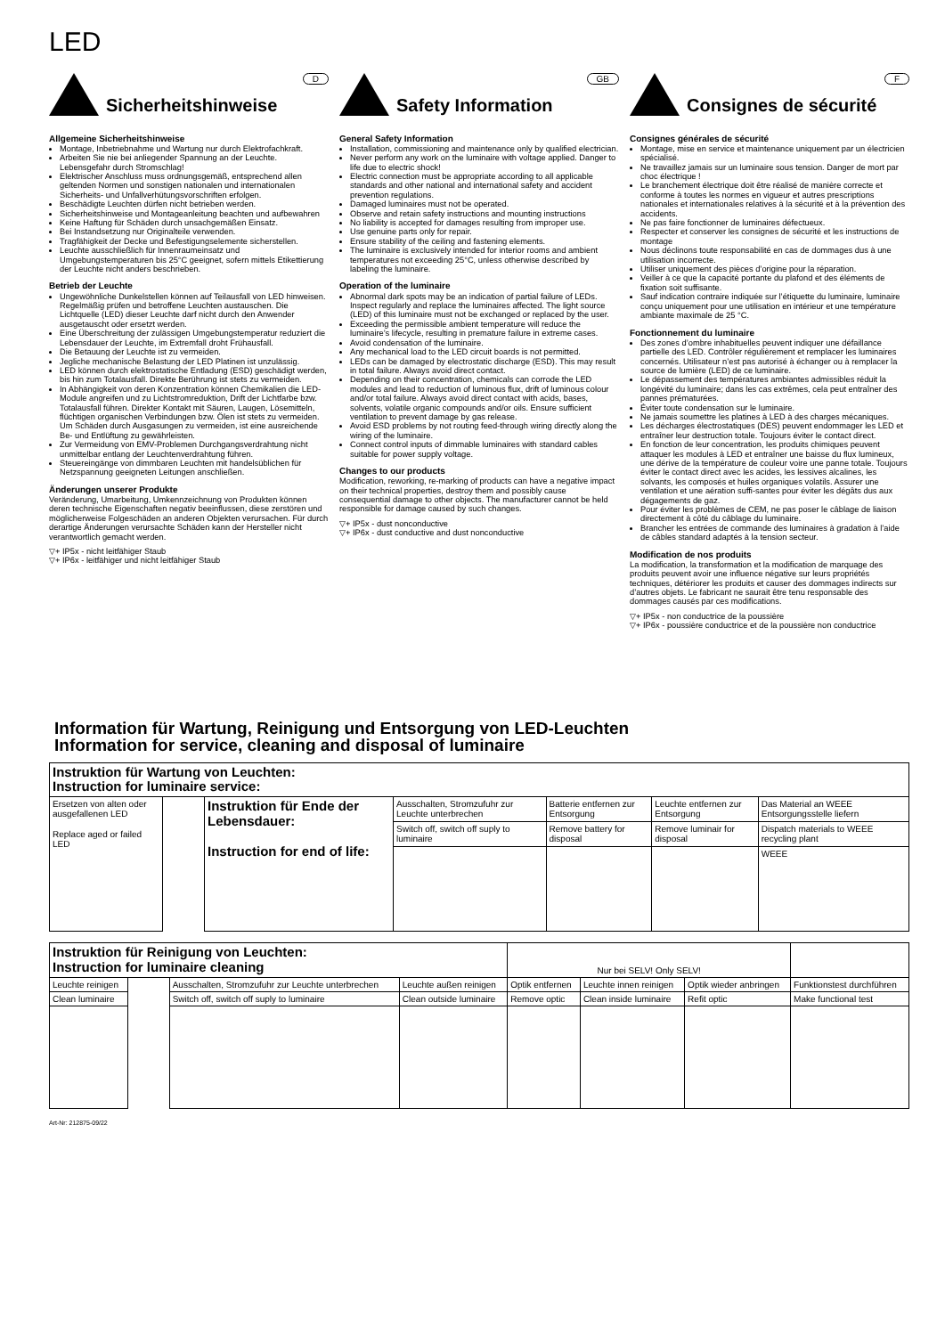LED
D
Sicherheitshinweise
Allgemeine Sicherheitshinweise
Montage, Inbetriebnahme und Wartung nur durch Elektrofachkraft.
Arbeiten Sie nie bei anliegender Spannung an der Leuchte. Lebensgefahr durch Stromschlag!
Elektrischer Anschluss muss ordnungsgemäß, entsprechend allen geltenden Normen und sonstigen nationalen und internationalen Sicherheits- und Unfallverhütungsvorschriften erfolgen.
Beschädigte Leuchten dürfen nicht betrieben werden.
Sicherheitshinweise und Montageanleitung beachten und aufbewahren
Keine Haftung für Schäden durch unsachgemäßen Einsatz.
Bei Instandsetzung nur Originalteile verwenden.
Tragfähigkeit der Decke und Befestigungselemente sicherstellen.
Leuchte ausschließlich für Innenraumeinsatz und Umgebungstemperaturen bis 25°C geeignet, sofern mittels Etikettierung der Leuchte nicht anders beschrieben.
Betrieb der Leuchte
Ungewöhnliche Dunkelstellen können auf Teilausfall von LED hinweisen. Regelmäßig prüfen und betroffene Leuchten austauschen. Die Lichtquelle (LED) dieser Leuchte darf nicht durch den Anwender ausgetauscht oder ersetzt werden.
Eine Überschreitung der zulässigen Umgebungstemperatur reduziert die Lebensdauer der Leuchte, im Extremfall droht Frühausfall.
Die Betauung der Leuchte ist zu vermeiden.
Jegliche mechanische Belastung der LED Platinen ist unzulässig.
LED können durch elektrostatische Entladung (ESD) geschädigt werden, bis hin zum Totalausfall. Direkte Berührung ist stets zu vermeiden.
In Abhängigkeit von deren Konzentration können Chemikalien die LED-Module angreifen und zu Lichtstromreduktion, Drift der Lichtfarbe bzw. Totalausfall führen. Direkter Kontakt mit Säuren, Laugen, Lösemitteln, flüchtigen organischen Verbindungen bzw. Ölen ist stets zu vermeiden. Um Schäden durch Ausgasungen zu vermeiden, ist eine ausreichende Be- und Entlüftung zu gewährleisten.
Zur Vermeidung von EMV-Problemen Durchgangsverdrahtung nicht unmittelbar entlang der Leuchtenverdrahtung führen.
Steuereingänge von dimmbaren Leuchten mit handelsüblichen für Netzspannung geeigneten Leitungen anschließen.
Änderungen unserer Produkte
Veränderung, Umarbeitung, Umkennzeichnung von Produkten können deren technische Eigenschaften negativ beeinflussen, diese zerstören und möglicherweise Folgeschäden an anderen Objekten verursachen. Für durch derartige Änderungen verursachte Schäden kann der Hersteller nicht verantwortlich gemacht werden.
▽+ IP5x - nicht leitfähiger Staub
▽+ IP6x - leitfähiger und nicht leitfähiger Staub
GB
Safety Information
General Safety Information
Installation, commissioning and maintenance only by qualified electrician.
Never perform any work on the luminaire with voltage applied. Danger to life due to electric shock!
Electric connection must be appropriate according to all applicable standards and other national and international safety and accident prevention regulations.
Damaged luminaires must not be operated.
Observe and retain safety instructions and mounting instructions
No liability is accepted for damages resulting from improper use.
Use genuine parts only for repair.
Ensure stability of the ceiling and fastening elements.
The luminaire is exclusively intended for interior rooms and ambient temperatures not exceeding 25°C, unless otherwise described by labeling the luminaire.
Operation of the luminaire
Abnormal dark spots may be an indication of partial failure of LEDs. Inspect regularly and replace the luminaires affected. The light source (LED) of this luminaire must not be exchanged or replaced by the user.
Exceeding the permissible ambient temperature will reduce the luminaire’s lifecycle, resulting in premature failure in extreme cases.
Avoid condensation of the luminaire.
Any mechanical load to the LED circuit boards is not permitted.
LEDs can be damaged by electrostatic discharge (ESD). This may result in total failure. Always avoid direct contact.
Depending on their concentration, chemicals can corrode the LED modules and lead to reduction of luminous flux, drift of luminous colour and/or total failure. Always avoid direct contact with acids, bases, solvents, volatile organic compounds and/or oils. Ensure sufficient ventilation to prevent damage by gas release.
Avoid ESD problems by not routing feed-through wiring directly along the wiring of the luminaire.
Connect control inputs of dimmable luminaires with standard cables suitable for power supply voltage.
Changes to our products
Modification, reworking, re-marking of products can have a negative impact on their technical properties, destroy them and possibly cause consequential damage to other objects. The manufacturer cannot be held responsible for damage caused by such changes.
▽+ IP5x - dust nonconductive
▽+ IP6x - dust conductive and dust nonconductive
F
Consignes de sécurité
Consignes générales de sécurité
Montage, mise en service et maintenance uniquement par un électricien spécialisé.
Ne travaillez jamais sur un luminaire sous tension. Danger de mort par choc électrique !
Le branchement électrique doit être réalisé de manière correcte et conforme à toutes les normes en vigueur et autres prescriptions nationales et internationales relatives à la sécurité et à la prévention des accidents.
Ne pas faire fonctionner de luminaires défectueux.
Respecter et conserver les consignes de sécurité et les instructions de montage
Nous déclinons toute responsabilité en cas de dommages dus à une utilisation incorrecte.
Utiliser uniquement des pièces d’origine pour la réparation.
Veiller à ce que la capacité portante du plafond et des éléments de fixation soit suffisante.
Sauf indication contraire indiquée sur l’étiquette du luminaire, luminaire conçu uniquement pour une utilisation en intérieur et une température ambiante maximale de 25 °C.
Fonctionnement du luminaire
Des zones d’ombre inhabituelles peuvent indiquer une défaillance partielle des LED. Contrôler régulièrement et remplacer les luminaires concernés. Utilisateur n’est pas autorisé à échanger ou à remplacer la source de lumière (LED) de ce luminaire.
Le dépassement des températures ambiantes admissibles réduit la longévité du luminaire; dans les cas extrêmes, cela peut entraîner des pannes prématurées.
Éviter toute condensation sur le luminaire.
Ne jamais soumettre les platines à LED à des charges mécaniques.
Les décharges électrostatiques (DES) peuvent endommager les LED et entraîner leur destruction totale. Toujours éviter le contact direct.
En fonction de leur concentration, les produits chimiques peuvent attaquer les modules à LED et entraîner une baisse du flux lumineux, une dérive de la température de couleur voire une panne totale. Toujours éviter le contact direct avec les acides, les lessives alcalines, les solvants, les composés et huiles organiques volatils. Assurer une ventilation et une aération suffi-santes pour éviter les dégâts dus aux dégagements de gaz.
Pour éviter les problèmes de CEM, ne pas poser le câblage de liaison directement à côté du câblage du luminaire.
Brancher les entrées de commande des luminaires à gradation à l’aide de câbles standard adaptés à la tension secteur.
Modification de nos produits
La modification, la transformation et la modification de marquage des produits peuvent avoir une influence négative sur leurs propriétés techniques, détériorer les produits et causer des dommages indirects sur d’autres objets. Le fabricant ne saurait être tenu responsable des dommages causés par ces modifications.
▽+ IP5x - non conductrice de la poussière
▽+ IP6x - poussière conductrice et de la poussière non conductrice
Information für Wartung, Reinigung und Entsorgung von LED-Leuchten
Information for service, cleaning and disposal of luminaire
| Instruktion für Wartung von Leuchten: Instruction for luminaire service: | | | | | | |
| Ersetzen von alten oder ausgefallenen LED Replace aged or failed LED | | Instruktion für Ende der Lebensdauer: Instruction for end of life: | Ausschalten, Stromzufuhr zur Leuchte unterbrechen | Batterie entfernen zur Entsorgung | Leuchte entfernen zur Entsorgung | Das Material an WEEE Entsorgungsstelle liefern |
| | | | Switch off, switch off suply to luminaire | Remove battery for disposal | Remove luminair for disposal | Dispatch materials to WEEE recycling plant |
| | | | | | | WEEE |
| Instruktion für Reinigung von Leuchten: Instruction for luminaire cleaning | | | | Nur bei SELV! Only SELV! | | | |
| Leuchte reinigen | | Ausschalten, Stromzufuhr zur Leuchte unterbrechen | Leuchte außen reinigen | Optik entfernen | Leuchte innen reinigen | Optik wieder anbringen | Funktionstest durchführen |
| Clean luminaire | | Switch off, switch off suply to luminaire | Clean outside luminaire | Remove optic | Clean inside luminaire | Refit optic | Make functional test |
Art-Nr: 212875-09/22